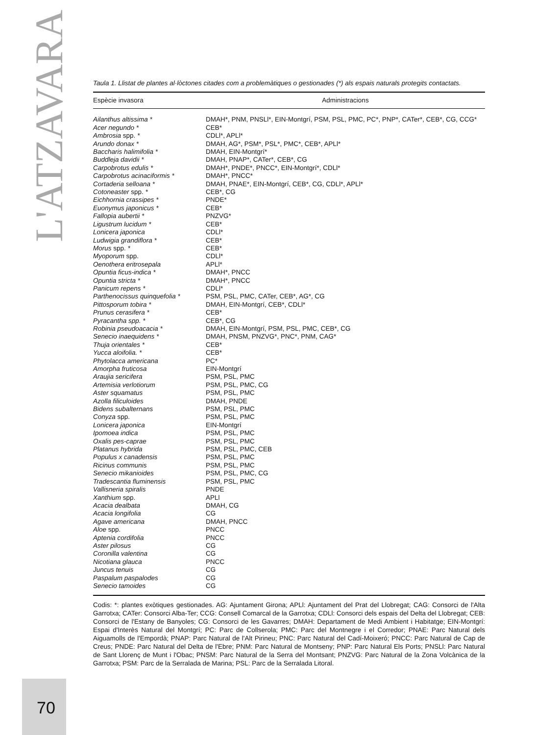L'ATZAVARA
70
Taula 1. Llistat de plantes al·lòctones citades com a problemàtiques o gestionades (*) als espais naturals protegits contactats.
| Espècie invasora | Administracions |
| --- | --- |
| Ailanthus altissima * | DMAH*, PNM, PNSLl*, EIN-Montgrí, PSM, PSL, PMC, PC*, PNP*, CATer*, CEB*, CG, CCG* |
| Acer negundo * | CEB* |
| Ambrosia spp. * | CDLl*, APLl* |
| Arundo donax * | DMAH, AG*, PSM*, PSL*, PMC*, CEB*, APLl* |
| Baccharis halimifolia * | DMAH, EIN-Montgrí* |
| Buddleja davidii * | DMAH, PNAP*, CATer*, CEB*, CG |
| Carpobrotus edulis * | DMAH*, PNDE*, PNCC*, EIN-Montgrí*, CDLl* |
| Carpobrotus acinaciformis * | DMAH*, PNCC* |
| Cortaderia selloana * | DMAH, PNAE*, EIN-Montgrí, CEB*, CG, CDLl*, APLl* |
| Cotoneaster spp. * | CEB*, CG |
| Eichhornia crassipes * | PNDE* |
| Euonymus japonicus * | CEB* |
| Fallopia aubertii * | PNZVG* |
| Ligustrum lucidum * | CEB* |
| Lonicera japonica | CDLl* |
| Ludwigia grandiflora * | CEB* |
| Morus spp. * | CEB* |
| Myoporum spp. | CDLl* |
| Oenothera eritrosepala | APLl* |
| Opuntia ficus-indica * | DMAH*, PNCC |
| Opuntia stricta * | DMAH*, PNCC |
| Panicum repens * | CDLl* |
| Parthenocissus quinquefolia * | PSM, PSL, PMC, CATer, CEB*, AG*, CG |
| Pittosporum tobira * | DMAH, EIN-Montgrí, CEB*, CDLl* |
| Prunus cerasifera * | CEB* |
| Pyracantha spp. * | CEB*, CG |
| Robinia pseudoacacia * | DMAH, EIN-Montgrí, PSM, PSL, PMC, CEB*, CG |
| Senecio inaequidens * | DMAH, PNSM, PNZVG*, PNC*, PNM, CAG* |
| Thuja orientales * | CEB* |
| Yucca aloifolia. * | CEB* |
| Phytolacca americana | PC* |
| Amorpha fruticosa | EIN-Montgrí |
| Araujia sericifera | PSM, PSL, PMC |
| Artemisia verlotiorum | PSM, PSL, PMC, CG |
| Aster squamatus | PSM, PSL, PMC |
| Azolla filiculoides | DMAH, PNDE |
| Bidens subalternans | PSM, PSL, PMC |
| Conyza spp. | PSM, PSL, PMC |
| Lonicera japonica | EIN-Montgrí |
| Ipomoea indica | PSM, PSL, PMC |
| Oxalis pes-caprae | PSM, PSL, PMC |
| Platanus hybrida | PSM, PSL, PMC, CEB |
| Populus x canadensis | PSM, PSL, PMC |
| Ricinus communis | PSM, PSL, PMC |
| Senecio mikanioides | PSM, PSL, PMC, CG |
| Tradescantia fluminensis | PSM, PSL, PMC |
| Vallisneria spiralis | PNDE |
| Xanthium spp. | APLl |
| Acacia dealbata | DMAH, CG |
| Acacia longifolia | CG |
| Agave americana | DMAH, PNCC |
| Aloe spp. | PNCC |
| Aptenia cordifolia | PNCC |
| Aster pilosus | CG |
| Coronilla valentina | CG |
| Nicotiana glauca | PNCC |
| Juncus tenuis | CG |
| Paspalum paspalodes | CG |
| Senecio tamoides | CG |
Codis: *: plantes exòtiques gestionades. AG: Ajuntament Girona; APLl: Ajuntament del Prat del Llobregat; CAG: Consorci de l'Alta Garrotxa; CATer: Consorci Alba-Ter; CCG: Consell Comarcal de la Garrotxa; CDLl: Consorci dels espais del Delta del Llobregat; CEB: Consorci de l'Estany de Banyoles; CG: Consorci de les Gavarres; DMAH: Departament de Medi Ambient i Habitatge; EIN-Montgrí: Espai d'Interès Natural del Montgrí; PC: Parc de Collserola; PMC: Parc del Montnegre i el Corredor; PNAE: Parc Natural dels Aiguamolls de l'Empordà; PNAP: Parc Natural de l'Alt Pirineu; PNC: Parc Natural del Cadí-Moixeró; PNCC: Parc Natural de Cap de Creus; PNDE: Parc Natural del Delta de l'Ebre; PNM: Parc Natural de Montseny; PNP: Parc Natural Els Ports; PNSLl: Parc Natural de Sant Llorenç de Munt i l'Obac; PNSM: Parc Natural de la Serra del Montsant; PNZVG: Parc Natural de la Zona Volcànica de la Garrotxa; PSM: Parc de la Serralada de Marina; PSL: Parc de la Serralada Litoral.